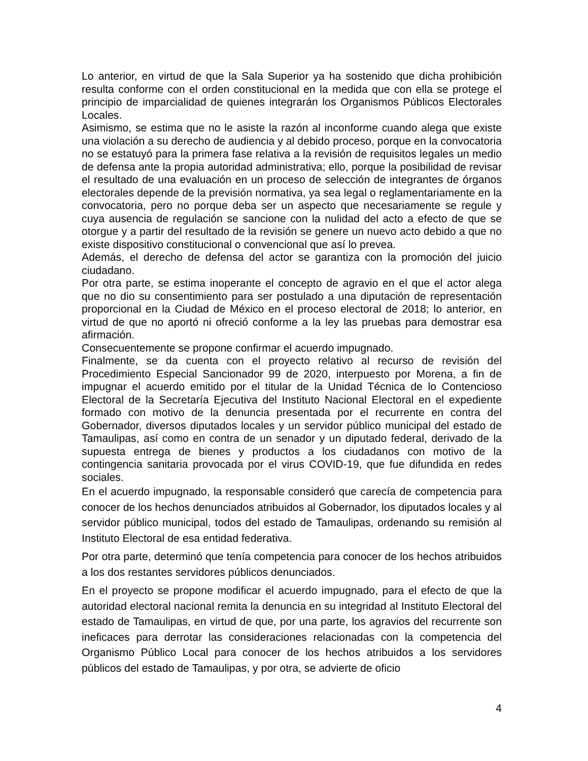Lo anterior, en virtud de que la Sala Superior ya ha sostenido que dicha prohibición resulta conforme con el orden constitucional en la medida que con ella se protege el principio de imparcialidad de quienes integrarán los Organismos Públicos Electorales Locales.
Asimismo, se estima que no le asiste la razón al inconforme cuando alega que existe una violación a su derecho de audiencia y al debido proceso, porque en la convocatoria no se estatuyó para la primera fase relativa a la revisión de requisitos legales un medio de defensa ante la propia autoridad administrativa; ello, porque la posibilidad de revisar el resultado de una evaluación en un proceso de selección de integrantes de órganos electorales depende de la previsión normativa, ya sea legal o reglamentariamente en la convocatoria, pero no porque deba ser un aspecto que necesariamente se regule y cuya ausencia de regulación se sancione con la nulidad del acto a efecto de que se otorgue y a partir del resultado de la revisión se genere un nuevo acto debido a que no existe dispositivo constitucional o convencional que así lo prevea.
Además, el derecho de defensa del actor se garantiza con la promoción del juicio ciudadano.
Por otra parte, se estima inoperante el concepto de agravio en el que el actor alega que no dio su consentimiento para ser postulado a una diputación de representación proporcional en la Ciudad de México en el proceso electoral de 2018; lo anterior, en virtud de que no aportó ni ofreció conforme a la ley las pruebas para demostrar esa afirmación.
Consecuentemente se propone confirmar el acuerdo impugnado.
Finalmente, se da cuenta con el proyecto relativo al recurso de revisión del Procedimiento Especial Sancionador 99 de 2020, interpuesto por Morena, a fin de impugnar el acuerdo emitido por el titular de la Unidad Técnica de lo Contencioso Electoral de la Secretaría Ejecutiva del Instituto Nacional Electoral en el expediente formado con motivo de la denuncia presentada por el recurrente en contra del Gobernador, diversos diputados locales y un servidor público municipal del estado de Tamaulipas, así como en contra de un senador y un diputado federal, derivado de la supuesta entrega de bienes y productos a los ciudadanos con motivo de la contingencia sanitaria provocada por el virus COVID-19, que fue difundida en redes sociales.
En el acuerdo impugnado, la responsable consideró que carecía de competencia para conocer de los hechos denunciados atribuidos al Gobernador, los diputados locales y al servidor público municipal, todos del estado de Tamaulipas, ordenando su remisión al Instituto Electoral de esa entidad federativa.
Por otra parte, determinó que tenía competencia para conocer de los hechos atribuidos a los dos restantes servidores públicos denunciados.
En el proyecto se propone modificar el acuerdo impugnado, para el efecto de que la autoridad electoral nacional remita la denuncia en su integridad al Instituto Electoral del estado de Tamaulipas, en virtud de que, por una parte, los agravios del recurrente son ineficaces para derrotar las consideraciones relacionadas con la competencia del Organismo Público Local para conocer de los hechos atribuidos a los servidores públicos del estado de Tamaulipas, y por otra, se advierte de oficio
4